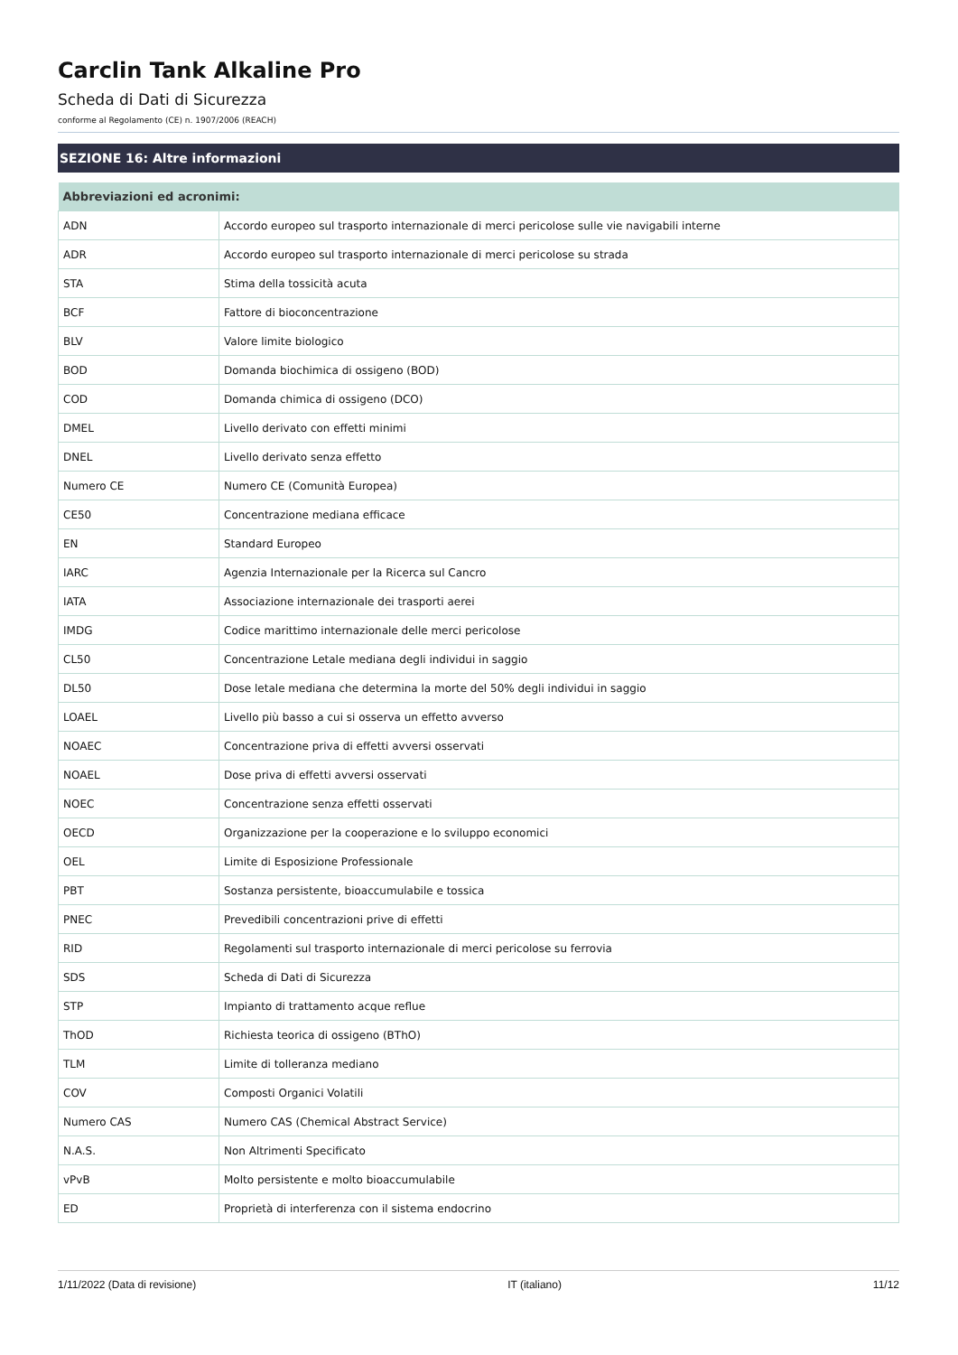Carclin Tank Alkaline Pro
Scheda di Dati di Sicurezza
conforme al Regolamento (CE) n. 1907/2006 (REACH)
SEZIONE 16: Altre informazioni
| Abbreviazioni ed acronimi: | |
| --- | --- |
| ADN | Accordo europeo sul trasporto internazionale di merci pericolose sulle vie navigabili interne |
| ADR | Accordo europeo sul trasporto internazionale di merci pericolose su strada |
| STA | Stima della tossicità acuta |
| BCF | Fattore di bioconcentrazione |
| BLV | Valore limite biologico |
| BOD | Domanda biochimica di ossigeno (BOD) |
| COD | Domanda chimica di ossigeno (DCO) |
| DMEL | Livello derivato con effetti minimi |
| DNEL | Livello derivato senza effetto |
| Numero CE | Numero CE (Comunità Europea) |
| CE50 | Concentrazione mediana efficace |
| EN | Standard Europeo |
| IARC | Agenzia Internazionale per la Ricerca sul Cancro |
| IATA | Associazione internazionale dei trasporti aerei |
| IMDG | Codice marittimo internazionale delle merci pericolose |
| CL50 | Concentrazione Letale mediana degli individui in saggio |
| DL50 | Dose letale mediana che determina la morte del 50% degli individui in saggio |
| LOAEL | Livello più basso a cui si osserva un effetto avverso |
| NOAEC | Concentrazione priva di effetti avversi osservati |
| NOAEL | Dose priva di effetti avversi osservati |
| NOEC | Concentrazione senza effetti osservati |
| OECD | Organizzazione per la cooperazione e lo sviluppo economici |
| OEL | Limite di Esposizione Professionale |
| PBT | Sostanza persistente, bioaccumulabile e tossica |
| PNEC | Prevedibili concentrazioni prive di effetti |
| RID | Regolamenti sul trasporto internazionale di merci pericolose su ferrovia |
| SDS | Scheda di Dati di Sicurezza |
| STP | Impianto di trattamento acque reflue |
| ThOD | Richiesta teorica di ossigeno (BThO) |
| TLM | Limite di tolleranza mediano |
| COV | Composti Organici Volatili |
| Numero CAS | Numero CAS (Chemical Abstract Service) |
| N.A.S. | Non Altrimenti Specificato |
| vPvB | Molto persistente e molto bioaccumulabile |
| ED | Proprietà di interferenza con il sistema endocrino |
1/11/2022 (Data di revisione) IT (italiano) 11/12